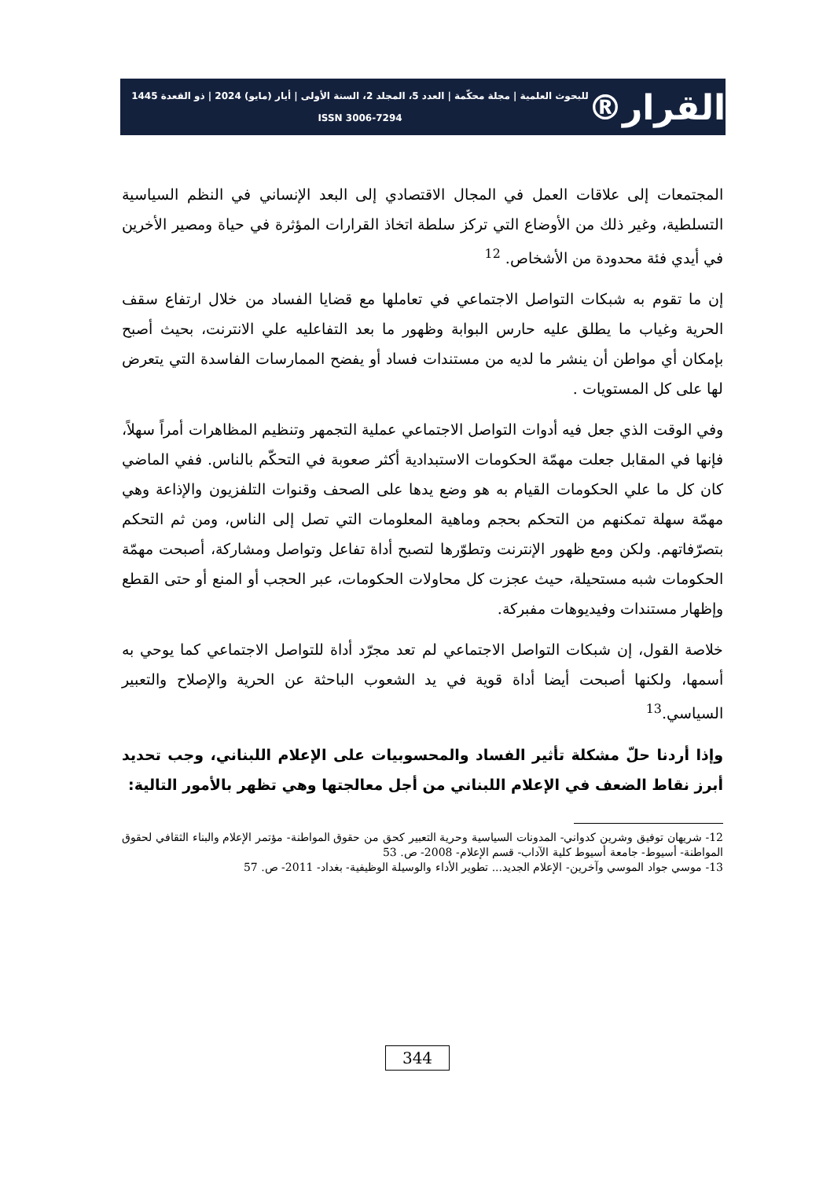القرار®
للبحوث العلمية | مجلة محكّمة | العدد 5، المجلد 2، السنة الأولى | أيار (مايو) 2024 | ذو القعدة 1445
ISSN 3006-7294
المجتمعات إلى علاقات العمل في المجال الاقتصادي إلى البعد الإنساني في النظم السياسية التسلطية، وغير ذلك من الأوضاع التي تركز سلطة اتخاذ القرارات المؤثرة في حياة ومصير الأخرين في أيدي فئة محدودة من الأشخاص. <sup>12</sup>
إن ما تقوم به شبكات التواصل الاجتماعي في تعاملها مع قضايا الفساد من خلال ارتفاع سقف الحرية وغياب ما يطلق عليه حارس البوابة وظهور ما بعد التفاعليه علي الانترنت، بحيث أصبح بإمكان أي مواطن أن ينشر ما لديه من مستندات فساد أو يفضح الممارسات الفاسدة التي يتعرض لها على كل المستويات .
وفي الوقت الذي جعل فيه أدوات التواصل الاجتماعي عملية التجمهر وتنظيم المظاهرات أمراً سهلاً، فإنها في المقابل جعلت مهمّة الحكومات الاستبدادية أكثر صعوبة في التحكّم بالناس. ففي الماضي كان كل ما علي الحكومات القيام به هو وضع يدها على الصحف وقنوات التلفزيون والإذاعة وهي مهمّة سهلة تمكنهم من التحكم بحجم وماهية المعلومات التي تصل إلى الناس، ومن ثم التحكم بتصرّفاتهم. ولكن ومع ظهور الإنترنت وتطوّرها لتصبح أداة تفاعل وتواصل ومشاركة، أصبحت مهمّة الحكومات شبه مستحيلة، حيث عجزت كل محاولات الحكومات، عبر الحجب أو المنع أو حتى القطع وإظهار مستندات وفيديوهات مفبركة.
خلاصة القول، إن شبكات التواصل الاجتماعي لم تعد مجرّد أداة للتواصل الاجتماعي كما يوحي به أسمها، ولكنها أصبحت أيضا أداة قوية في يد الشعوب الباحثة عن الحرية والإصلاح والتعبير السياسي.<sup>13</sup>
وإذا أردنا حلّ مشكلة تأثير الفساد والمحسوبيات على الإعلام اللبناني، وجب تحديد أبرز نقاط الضعف في الإعلام اللبناني من أجل معالجتها وهي تظهر بالأمور التالية:
12- شريهان توفيق وشرين كدواني- المدونات السياسية وحرية التعبير كحق من حقوق المواطنة- مؤتمر الإعلام والبناء الثقافي لحقوق المواطنة- أسيوط- جامعة أسيوط كلية الآداب- قسم الإعلام- 2008- ص. 53
13- موسي جواد الموسي وآخرين- الإعلام الجديد... تطوير الأداء والوسيلة الوظيفية- بغداد- 2011- ص. 57
344